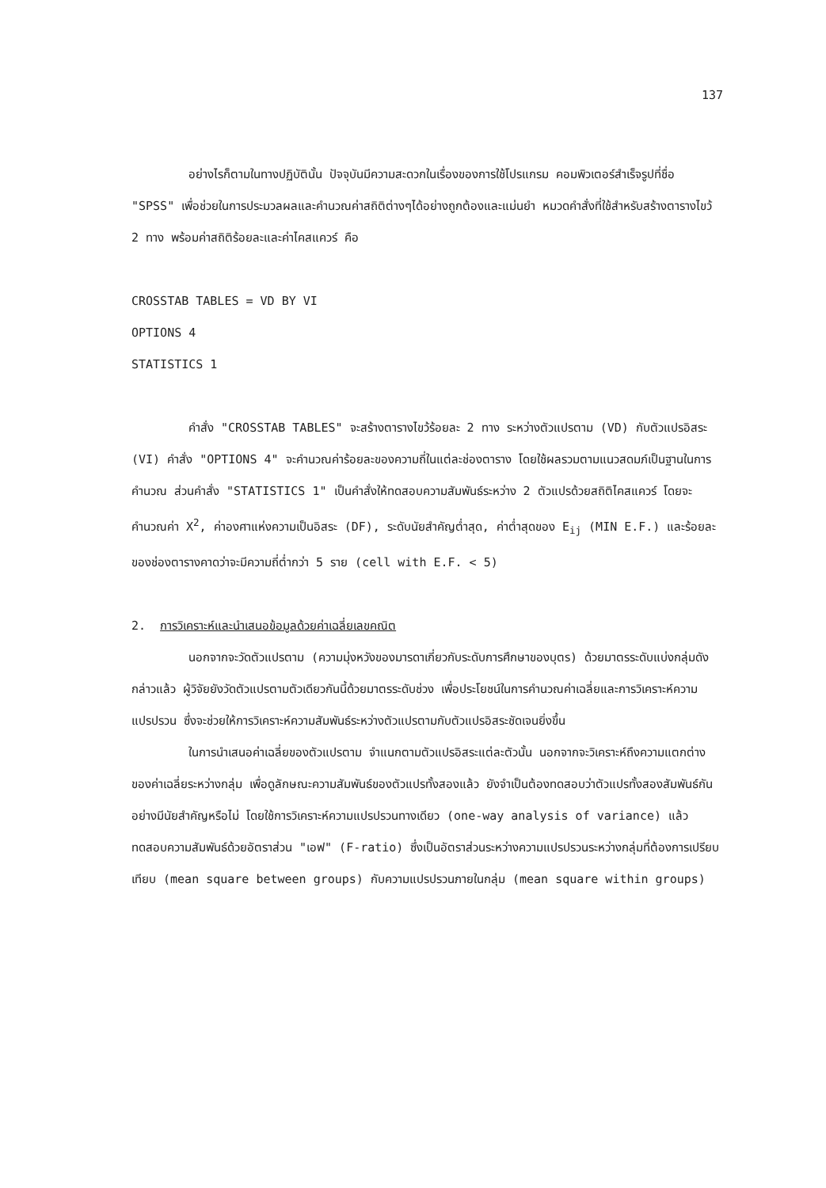137
อย่างไรก็ตามในทางปฏิบัตินั้น ปัจจุบันมีความสะดวกในเรื่องของการใช้โปรแกรม คอมพิวเตอร์สำเร็จรูปที่ชื่อ "SPSS" เพื่อช่วยในการประมวลผลและคำนวณค่าสถิติต่างๆได้อย่างถูกต้องและแม่นยำ หมวดคำสั่งที่ใช้สำหรับสร้างตารางไขว้ 2 ทาง พร้อมค่าสถิติร้อยละและค่าไคสแควร์ คือ
CROSSTAB TABLES = VD BY VI
OPTIONS 4
STATISTICS 1
คำสั่ง "CROSSTAB TABLES" จะสร้างตารางไขว้ร้อยละ 2 ทาง ระหว่างตัวแปรตาม (VD) กับตัวแปรอิสระ (VI) คำสั่ง "OPTIONS 4" จะคำนวณค่าร้อยละของความถี่ในแต่ละช่องตาราง โดยใช้ผลรวมตามแนวสดมภ์เป็นฐานในการคำนวณ ส่วนคำสั่ง "STATISTICS 1" เป็นคำสั่งให้ทดสอบความสัมพันธ์ระหว่าง 2 ตัวแปรด้วยสถิติไคสแควร์ โดยจะคำนวณค่า X<sup>2</sup>, ค่าองศาแห่งความเป็นอิสระ (DF), ระดับนัยสำคัญต่ำสุด, ค่าต่ำสุดของ E<sub>ij</sub> (MIN E.F.) และร้อยละของช่องตารางคาดว่าจะมีความถี่ต่ำกว่า 5 ราย (cell with E.F. < 5)
2. การวิเคราะห์และนำเสนอข้อมูลด้วยค่าเฉลี่ยเลขคณิต
นอกจากจะวัดตัวแปรตาม (ความมุ่งหวังของมารดาเกี่ยวกับระดับการศึกษาของบุตร) ด้วยมาตรระดับแบ่งกลุ่มดังกล่าวแล้ว ผู้วิจัยยังวัดตัวแปรตามตัวเดียวกันนี้ด้วยมาตรระดับช่วง เพื่อประโยชน์ในการคำนวณค่าเฉลี่ยและการวิเคราะห์ความแปรปรวน ซึ่งจะช่วยให้การวิเคราะห์ความสัมพันธ์ระหว่างตัวแปรตามกับตัวแปรอิสระชัดเจนยิ่งขึ้น
ในการนำเสนอค่าเฉลี่ยของตัวแปรตาม จำแนกตามตัวแปรอิสระแต่ละตัวนั้น นอกจากจะวิเคราะห์ถึงความแตกต่างของค่าเฉลี่ยระหว่างกลุ่ม เพื่อดูลักษณะความสัมพันธ์ของตัวแปรทั้งสองแล้ว ยังจำเป็นต้องทดสอบว่าตัวแปรทั้งสองสัมพันธ์กันอย่างมีนัยสำคัญหรือไม่ โดยใช้การวิเคราะห์ความแปรปรวนทางเดียว (one-way analysis of variance) แล้วทดสอบความสัมพันธ์ด้วยอัตราส่วน "เอฟ" (F-ratio) ซึ่งเป็นอัตราส่วนระหว่างความแปรปรวนระหว่างกลุ่มที่ต้องการเปรียบเทียบ (mean square between groups) กับความแปรปรวนภายในกลุ่ม (mean square within groups)